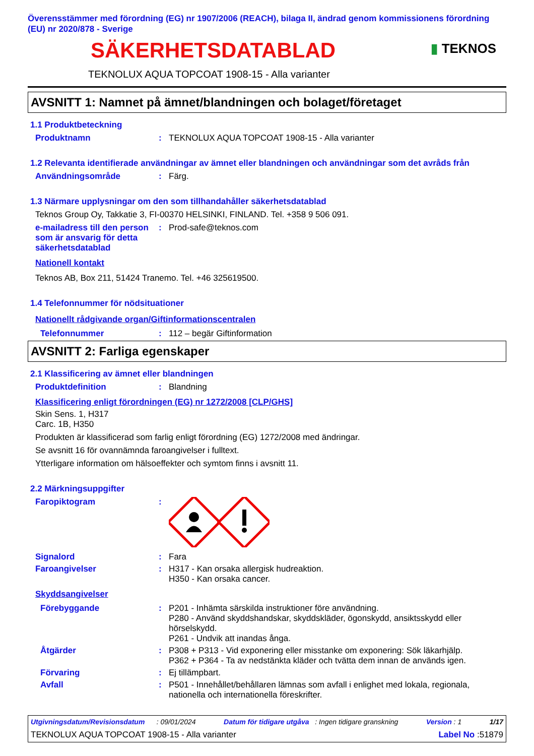Överensstämmer med förordning (EG) nr 1907/2006 (REACH), bilaga II, ändrad genom kommissionens förordning (EU) nr 2020/878 - Sverige
SÄKERHETSDATABLAD
▮ TEKNOS
TEKNOLUX AQUA TOPCOAT 1908-15 - Alla varianter
AVSNITT 1: Namnet på ämnet/blandningen och bolaget/företaget
1.1 Produktbeteckning
Produktnamn : TEKNOLUX AQUA TOPCOAT 1908-15 - Alla varianter
1.2 Relevanta identifierade användningar av ämnet eller blandningen och användningar som det avråds från
Användningsområde : Färg.
1.3 Närmare upplysningar om den som tillhandahåller säkerhetsdatablad
Teknos Group Oy, Takkatie 3, FI-00370 HELSINKI, FINLAND. Tel. +358 9 506 091.
e-mailadress till den person som är ansvarig för detta säkerhetsdatablad
: Prod-safe@teknos.com
Nationell kontakt
Teknos AB, Box 211, 51424 Tranemo. Tel. +46 325619500.
1.4 Telefonnummer för nödsituationer
Nationellt rådgivande organ/Giftinformationscentralen
Telefonnummer : 112 – begär Giftinformation
AVSNITT 2: Farliga egenskaper
2.1 Klassificering av ämnet eller blandningen
Produktdefinition : Blandning
Klassificering enligt förordningen (EG) nr 1272/2008 [CLP/GHS]
Skin Sens. 1, H317
Carc. 1B, H350
Produkten är klassificerad som farlig enligt förordning (EG) 1272/2008 med ändringar.
Se avsnitt 16 för ovannämnda faroangivelser i fulltext.
Ytterligare information om hälsoeffekter och symtom finns i avsnitt 11.
2.2 Märkningsuppgifter
Faropiktogram :
Signalord : Fara
Faroangivelser : H317 - Kan orsaka allergisk hudreaktion.
H350 - Kan orsaka cancer.
Skyddsangivelser
Förebyggande : P201 - Inhämta särskilda instruktioner före användning.
P280 - Använd skyddshandskar, skyddskläder, ögonskydd, ansiktsskydd eller hörselskydd.
P261 - Undvik att inandas ånga.
Åtgärder : P308 + P313 - Vid exponering eller misstanke om exponering: Sök läkarhjälp.
P362 + P364 - Ta av nedstänkta kläder och tvätta dem innan de används igen.
Förvaring : Ej tillämpbart.
Avfall : P501 - Innehållet/behållaren lämnas som avfall i enlighet med lokala, regionala, nationella och internationella föreskrifter.
Utgivningsdatum/Revisionsdatum : 09/01/2024 Datum för tidigare utgåva : Ingen tidigare granskning Version : 1 1/17
TEKNOLUX AQUA TOPCOAT 1908-15 - Alla varianter Label No :51879